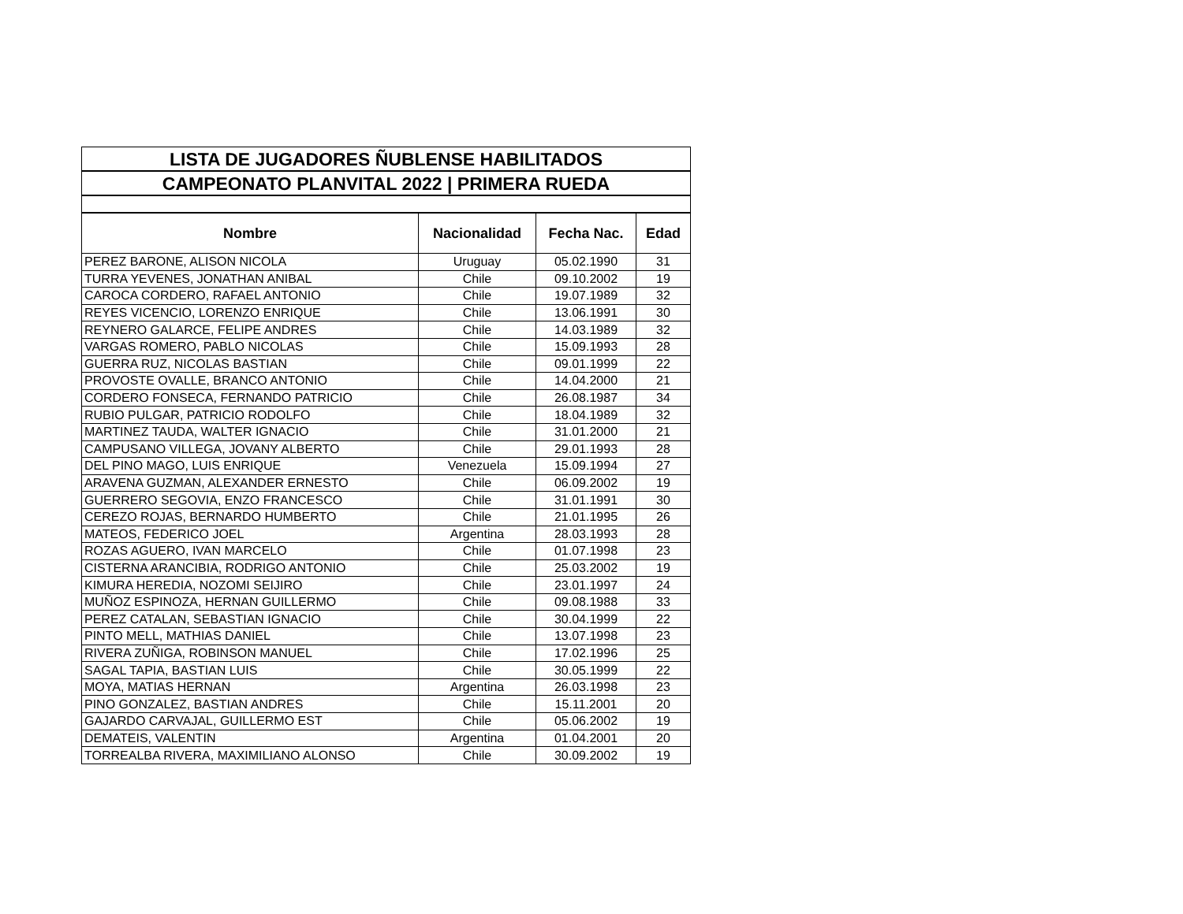| LISTA DE JUGADORES ÑUBLENSE HABILITADOS | | | |
| CAMPEONATO PLANVITAL 2022 / PRIMERA RUEDA | | | |
| Nombre | Nacionalidad | Fecha Nac. | Edad |
| PEREZ BARONE, ALISON NICOLA | Uruguay | 05.02.1990 | 31 |
| TURRA YEVENES, JONATHAN ANIBAL | Chile | 09.10.2002 | 19 |
| CAROCA CORDERO, RAFAEL ANTONIO | Chile | 19.07.1989 | 32 |
| REYES VICENCIO, LORENZO ENRIQUE | Chile | 13.06.1991 | 30 |
| REYNERO GALARCE, FELIPE ANDRES | Chile | 14.03.1989 | 32 |
| VARGAS ROMERO, PABLO NICOLAS | Chile | 15.09.1993 | 28 |
| GUERRA RUZ, NICOLAS BASTIAN | Chile | 09.01.1999 | 22 |
| PROVOSTE OVALLE, BRANCO ANTONIO | Chile | 14.04.2000 | 21 |
| CORDERO FONSECA, FERNANDO PATRICIO | Chile | 26.08.1987 | 34 |
| RUBIO PULGAR, PATRICIO RODOLFO | Chile | 18.04.1989 | 32 |
| MARTINEZ TAUDA, WALTER IGNACIO | Chile | 31.01.2000 | 21 |
| CAMPUSANO VILLEGA, JOVANY ALBERTO | Chile | 29.01.1993 | 28 |
| DEL PINO MAGO, LUIS ENRIQUE | Venezuela | 15.09.1994 | 27 |
| ARAVENA GUZMAN, ALEXANDER ERNESTO | Chile | 06.09.2002 | 19 |
| GUERRERO SEGOVIA, ENZO FRANCESCO | Chile | 31.01.1991 | 30 |
| CEREZO ROJAS, BERNARDO HUMBERTO | Chile | 21.01.1995 | 26 |
| MATEOS, FEDERICO JOEL | Argentina | 28.03.1993 | 28 |
| ROZAS AGUERO, IVAN MARCELO | Chile | 01.07.1998 | 23 |
| CISTERNA ARANCIBIA, RODRIGO ANTONIO | Chile | 25.03.2002 | 19 |
| KIMURA HEREDIA, NOZOMI SEIJIRO | Chile | 23.01.1997 | 24 |
| MUÑOZ ESPINOZA, HERNAN GUILLERMO | Chile | 09.08.1988 | 33 |
| PEREZ CATALAN, SEBASTIAN IGNACIO | Chile | 30.04.1999 | 22 |
| PINTO MELL, MATHIAS DANIEL | Chile | 13.07.1998 | 23 |
| RIVERA ZUÑIGA, ROBINSON MANUEL | Chile | 17.02.1996 | 25 |
| SAGAL TAPIA, BASTIAN LUIS | Chile | 30.05.1999 | 22 |
| MOYA, MATIAS HERNAN | Argentina | 26.03.1998 | 23 |
| PINO GONZALEZ, BASTIAN ANDRES | Chile | 15.11.2001 | 20 |
| GAJARDO CARVAJAL, GUILLERMO EST | Chile | 05.06.2002 | 19 |
| DEMATEIS, VALENTIN | Argentina | 01.04.2001 | 20 |
| TORREALBA RIVERA, MAXIMILIANO ALONSO | Chile | 30.09.2002 | 19 |